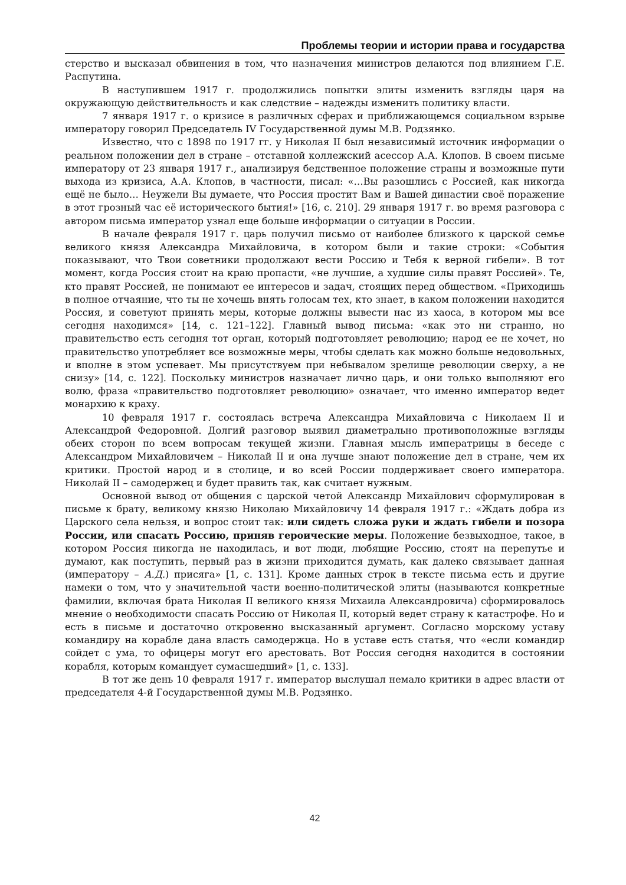Проблемы теории и истории права и государства
стерство и высказал обвинения в том, что назначения министров делаются под влиянием Г.Е. Распутина.
В наступившем 1917 г. продолжились попытки элиты изменить взгляды царя на окружающую действительность и как следствие – надежды изменить политику власти.
7 января 1917 г. о кризисе в различных сферах и приближающемся социальном взрыве императору говорил Председатель IV Государственной думы М.В. Родзянко.
Известно, что с 1898 по 1917 гг. у Николая II был независимый источник информации о реальном положении дел в стране – отставной коллежский асессор А.А. Клопов. В своем письме императору от 23 января 1917 г., анализируя бедственное положение страны и возможные пути выхода из кризиса, А.А. Клопов, в частности, писал: «…Вы разошлись с Россией, как никогда ещё не было… Неужели Вы думаете, что Россия простит Вам и Вашей династии своё поражение в этот грозный час её исторического бытия!» [16, с. 210]. 29 января 1917 г. во время разговора с автором письма император узнал еще больше информации о ситуации в России.
В начале февраля 1917 г. царь получил письмо от наиболее близкого к царской семье великого князя Александра Михайловича, в котором были и такие строки: «События показывают, что Твои советники продолжают вести Россию и Тебя к верной гибели». В тот момент, когда Россия стоит на краю пропасти, «не лучшие, а худшие силы правят Россией». Те, кто правят Россией, не понимают ее интересов и задач, стоящих перед обществом. «Приходишь в полное отчаяние, что ты не хочешь внять голосам тех, кто знает, в каком положении находится Россия, и советуют принять меры, которые должны вывести нас из хаоса, в котором мы все сегодня находимся» [14, с. 121–122]. Главный вывод письма: «как это ни странно, но правительство есть сегодня тот орган, который подготовляет революцию; народ ее не хочет, но правительство употребляет все возможные меры, чтобы сделать как можно больше недовольных, и вполне в этом успевает. Мы присутствуем при небывалом зрелище революции сверху, а не снизу» [14, с. 122]. Поскольку министров назначает лично царь, и они только выполняют его волю, фраза «правительство подготовляет революцию» означает, что именно император ведет монархию к краху.
10 февраля 1917 г. состоялась встреча Александра Михайловича с Николаем II и Александрой Федоровной. Долгий разговор выявил диаметрально противоположные взгляды обеих сторон по всем вопросам текущей жизни. Главная мысль императрицы в беседе с Александром Михайловичем – Николай II и она лучше знают положение дел в стране, чем их критики. Простой народ и в столице, и во всей России поддерживает своего императора. Николай II – самодержец и будет править так, как считает нужным.
Основной вывод от общения с царской четой Александр Михайлович сформулирован в письме к брату, великому князю Николаю Михайловичу 14 февраля 1917 г.: «Ждать добра из Царского села нельзя, и вопрос стоит так: или сидеть сложа руки и ждать гибели и позора России, или спасать Россию, приняв героические меры. Положение безвыходное, такое, в котором Россия никогда не находилась, и вот люди, любящие Россию, стоят на перепутье и думают, как поступить, первый раз в жизни приходится думать, как далеко связывает данная (императору – А.Д.) присяга» [1, с. 131]. Кроме данных строк в тексте письма есть и другие намеки о том, что у значительной части военно-политической элиты (называются конкретные фамилии, включая брата Николая II великого князя Михаила Александровича) сформировалось мнение о необходимости спасать Россию от Николая II, который ведет страну к катастрофе. Но и есть в письме и достаточно откровенно высказанный аргумент. Согласно морскому уставу командиру на корабле дана власть самодержца. Но в уставе есть статья, что «если командир сойдет с ума, то офицеры могут его арестовать. Вот Россия сегодня находится в состоянии корабля, которым командует сумасшедший» [1, с. 133].
В тот же день 10 февраля 1917 г. император выслушал немало критики в адрес власти от председателя 4-й Государственной думы М.В. Родзянко.
42